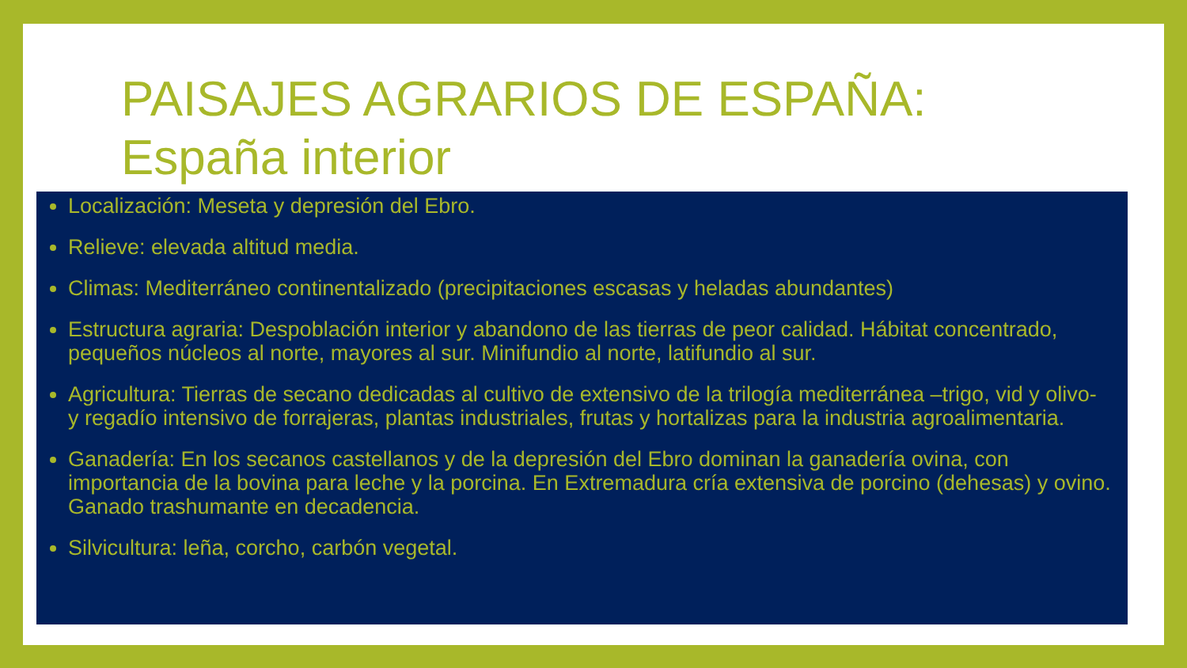PAISAJES AGRARIOS DE ESPAÑA:
España interior
Localización: Meseta y depresión del Ebro.
Relieve: elevada altitud media.
Climas: Mediterráneo continentalizado (precipitaciones escasas y heladas abundantes)
Estructura agraria: Despoblación interior y abandono de las tierras de peor calidad. Hábitat concentrado, pequeños núcleos al norte, mayores al sur. Minifundio al norte, latifundio al sur.
Agricultura: Tierras de secano dedicadas al cultivo de extensivo de la trilogía mediterránea –trigo, vid y olivo- y regadío intensivo de forrajeras, plantas industriales, frutas y hortalizas para la industria agroalimentaria.
Ganadería: En los secanos castellanos y de la depresión del Ebro dominan la ganadería ovina, con importancia de la bovina para leche y la porcina. En Extremadura cría extensiva de porcino (dehesas) y ovino. Ganado trashumante en decadencia.
Silvicultura: leña, corcho, carbón vegetal.